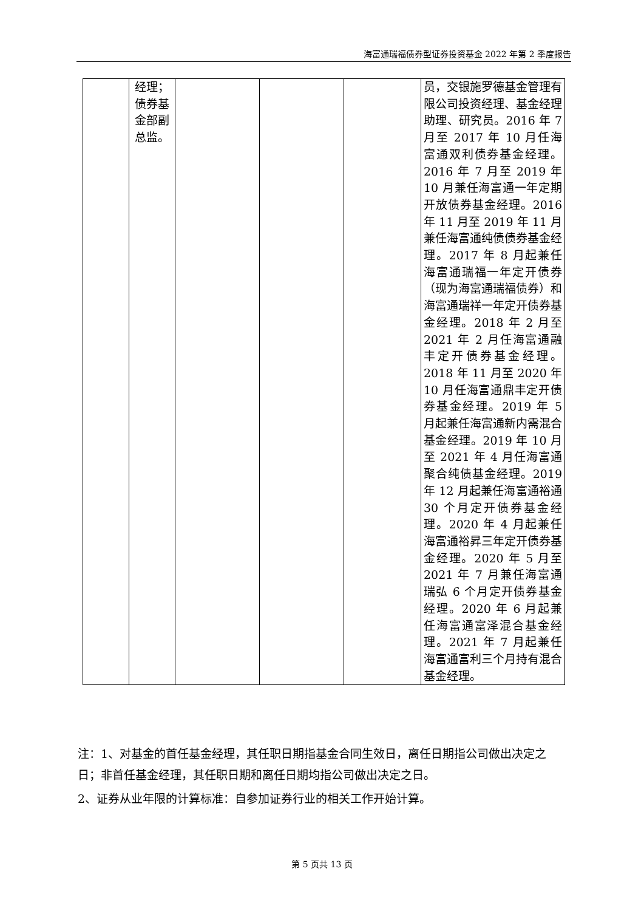海富通瑞福债券型证券投资基金 2022 年第 2 季度报告
| | 经理；债券基金部副总监。 | | | | 员，交银施罗德基金管理有限公司投资经理、基金经理助理、研究员。2016 年 7 月至 2017 年 10 月任海富通双利债券基金经理。2016 年 7 月至 2019 年 10 月兼任海富通一年定期开放债券基金经理。2016 年 11 月至 2019 年 11 月兼任海富通纯债债券基金经理。2017 年 8 月起兼任海富通瑞福一年定开债券（现为海富通瑞福债券）和海富通瑞祥一年定开债券基金经理。2018 年 2 月至 2021 年 2 月任海富通融丰定开债券基金经理。2018 年 11 月至 2020 年 10 月任海富通鼎丰定开债券基金经理。2019 年 5 月起兼任海富通新内需混合基金经理。2019 年 10 月至 2021 年 4 月任海富通聚合纯债基金经理。2019 年 12 月起兼任海富通裕通 30 个月定开债券基金经理。2020 年 4 月起兼任海富通裕昇三年定开债券基金经理。2020 年 5 月至 2021 年 7 月兼任海富通瑞弘 6 个月定开债券基金经理。2020 年 6 月起兼任海富通富泽混合基金经理。2021 年 7 月起兼任海富通富利三个月持有混合基金经理。 |
注：1、对基金的首任基金经理，其任职日期指基金合同生效日，离任日期指公司做出决定之日；非首任基金经理，其任职日期和离任日期均指公司做出决定之日。
2、证券从业年限的计算标准：自参加证券行业的相关工作开始计算。
第 5 页共 13 页